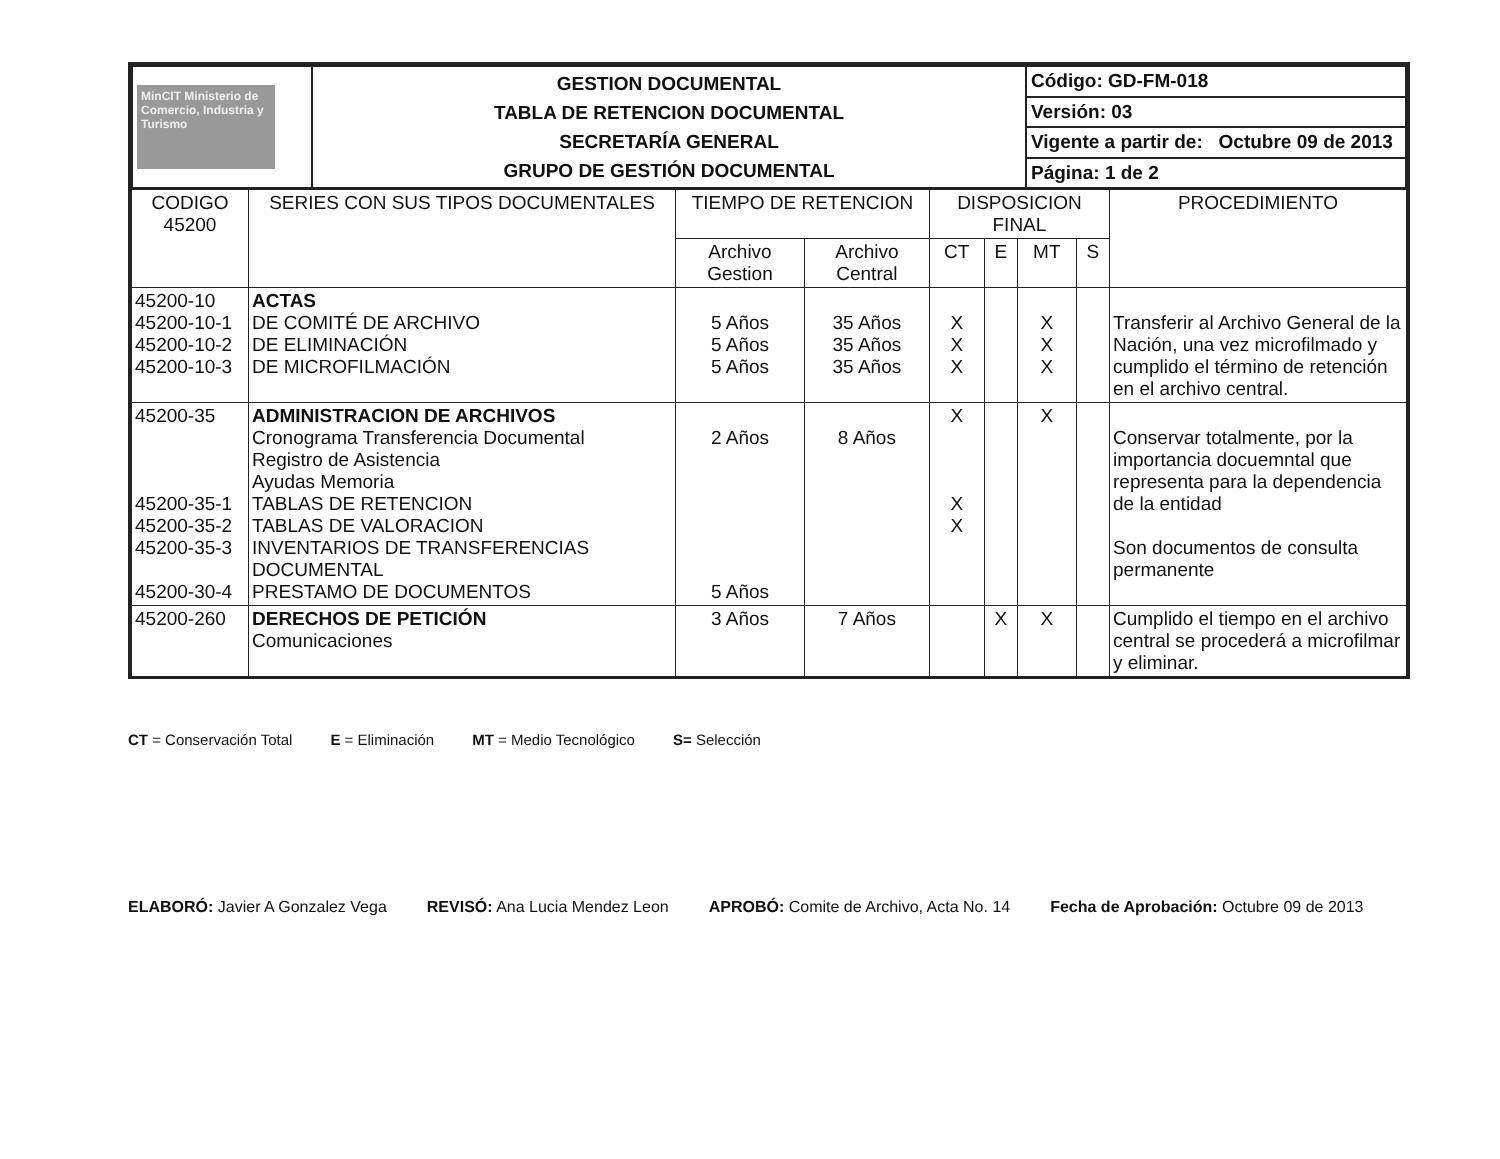| MinCIT Ministerio de Comercio, Industria y Turismo | GESTION DOCUMENTAL TABLA DE RETENCION DOCUMENTAL SECRETARÍA GENERAL GRUPO DE GESTIÓN DOCUMENTAL | Código: GD-FM-018 |
| | | Versión: 03 |
| | | Vigente a partir de: Octubre 09 de 2013 |
| | | Página: 1 de 2 |
| CODIGO 45200 | SERIES CON SUS TIPOS DOCUMENTALES | TIEMPO DE RETENCION | | DISPOSICION FINAL | | | | PROCEDIMIENTO |
| --- | --- | --- | --- | --- | --- | --- | --- | --- |
| | | Archivo Gestion | Archivo Central | CT | E | MT | S | |
| 45200-10 45200-10-1 45200-10-2 45200-10-3 | ACTAS DE COMITÉ DE ARCHIVO DE ELIMINACIÓN DE MICROFILMACIÓN | 5 Años 5 Años 5 Años | 35 Años 35 Años 35 Años | X X X | | X X X | | Transferir al Archivo General de la Nación, una vez microfilmado y cumplido el término de retención en el archivo central. |
| 45200-35 45200-35-1 45200-35-2 45200-35-3 45200-30-4 | ADMINISTRACION DE ARCHIVOS Cronograma Transferencia Documental Registro de Asistencia Ayudas Memoria TABLAS DE RETENCION TABLAS DE VALORACION INVENTARIOS DE TRANSFERENCIAS DOCUMENTAL PRESTAMO DE DOCUMENTOS | 2 Años 5 Años | 8 Años | X X X | | X | | Conservar totalmente, por la importancia docuemntal que representa para la dependencia de la entidad Son documentos de consulta permanente |
| 45200-260 | DERECHOS DE PETICIÓN Comunicaciones | 3 Años | 7 Años | | X | X | | Cumplido el tiempo en el archivo central se procederá a microfilmar y eliminar. |
CT = Conservación Total E = Eliminación MT = Medio Tecnológico S= Selección
ELABORÓ: Javier A Gonzalez Vega REVISÓ: Ana Lucia Mendez Leon APROBÓ: Comite de Archivo, Acta No. 14 Fecha de Aprobación: Octubre 09 de 2013